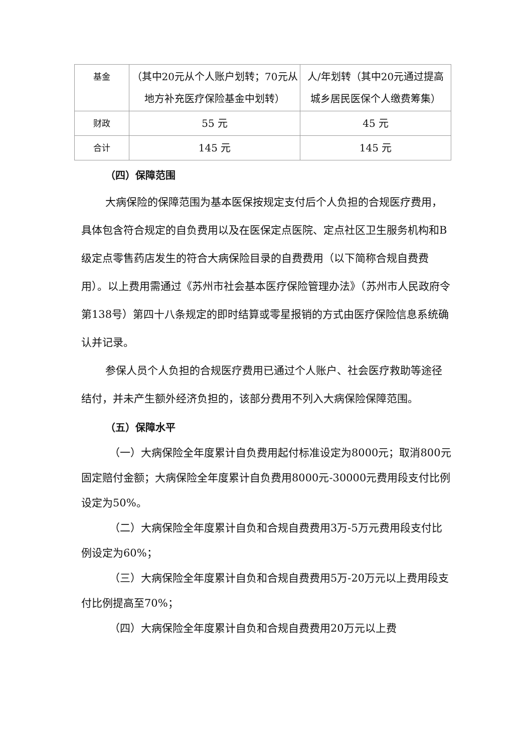| 基金 | （其中20元从个人账户划转；70元从地方补充医疗保险基金中划转） | 人/年划转（其中20元通过提高城乡居民医保个人缴费筹集） |
| 财政 | 55 元 | 45 元 |
| 合计 | 145 元 | 145 元 |
（四）保障范围
大病保险的保障范围为基本医保按规定支付后个人负担的合规医疗费用，具体包含符合规定的自负费用以及在医保定点医院、定点社区卫生服务机构和B级定点零售药店发生的符合大病保险目录的自费费用（以下简称合规自费费用）。以上费用需通过《苏州市社会基本医疗保险管理办法》（苏州市人民政府令第138号）第四十八条规定的即时结算或零星报销的方式由医疗保险信息系统确认并记录。
参保人员个人负担的合规医疗费用已通过个人账户、社会医疗救助等途径结付，并未产生额外经济负担的，该部分费用不列入大病保险保障范围。
（五）保障水平
（一）大病保险全年度累计自负费用起付标准设定为8000元；取消800元固定赔付金额；大病保险全年度累计自负费用8000元-30000元费用段支付比例设定为50%。
（二）大病保险全年度累计自负和合规自费费用3万-5万元费用段支付比例设定为60%；
（三）大病保险全年度累计自负和合规自费费用5万-20万元以上费用段支付比例提高至70%；
（四）大病保险全年度累计自负和合规自费费用20万元以上费